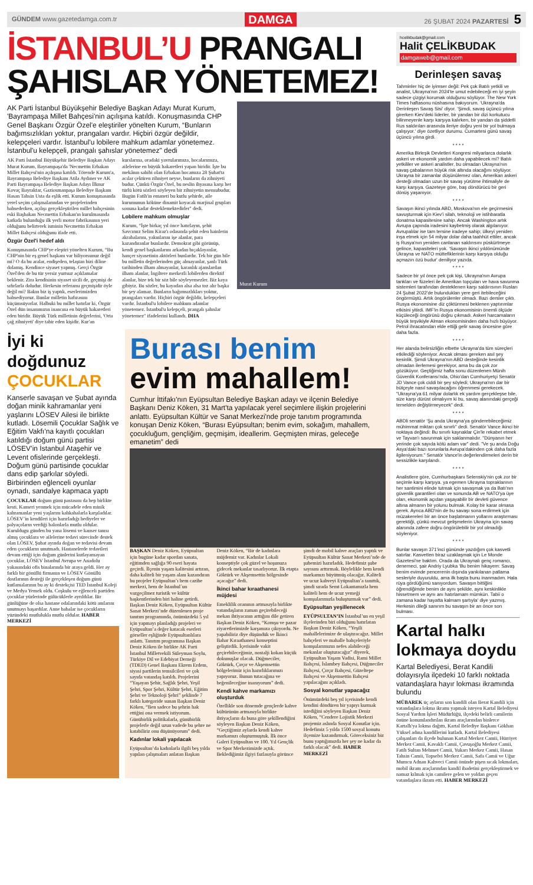GÜNDEM www.gazetedamga.com.tr DAMGA 26 ŞUBAT 2024 PAZARTESİ 5
İSTANBUL’U PRANGALI ŞAHISLAR YÖNETEMEZ!
AK Parti İstanbul Büyükşehir Belediye Başkan Adayı Murat Kurum, 'Bayrampaşa Millet Bahçesi'nin açılışına katıldı. Konuşmasında CHP Genel Başkanı Özgür Özel'e eleştiriler yönelten Kurum, “Bunların bağımsızlıkları yoktur, prangaları vardır. Hiçbiri özgür değildir, kelepçeleri vardır. İstanbul'u lobilere mahkum adamlar yönetemez. İstanbul'u kelepçeli, prangalı şahıslar yönetemez" dedi
AK Parti İstanbul Büyükşehir Belediye Başkan Adayı Murat Kurum, Bayrampaşa'da 'Necmettin Erbakan Millet Bahçesi'nin açılışına katıldı. Törende Kurum'a, Bayrampaşa Belediye Başkanı Atila Aydıner ve AK Parti Bayrampaşa Belediye Başkan Adayı İlknur Kovaç Bayraktar, Gaziosmanpaşa Belediye Başkanı Hasan Tahsin Usta da eşlik etti. Kurum konuşmasında yerel seçim çalışmalarından ve projelerinden bahsederken, açılışı gerçekleştirilen millet bahçesinin eski Başbakan Necmettin Erbakan'ın kurulmasında katkıda bulunduğu ilk yerli motor fabrikasının yeri olduğunu belirterek isminin Necmettin Erbakan Millet Bahçesi olduğunu ifade etti.
Özgür Özel'i hedef aldı
Konuşmasında CHP'ye eleştiri yönelten Kurum, “Bu CHP'nin bir eş genel başkanı var biliyorsunuz değil mi? O da bu aralar, endişeden, telaştan bizi diline dolamış. Kendince siyaset yapmış. Gerçi Özgür Özel'den de bu tür yersiz yurtsuz açıklamalar beklenir. Zira kendisinin siyaset sicili de, geçmişi de sıfırlarla doludur. Herkesin referansı geçmişidir öyle değil mi? Bakın biz iş yaptık, eserlerimizden bahsediyoruz. Bunlar milletin hafızasını küçümsüyorlar. Halbuki bu millet hatırlar ki, Özgür Özel dün insanımızın inancına en büyük hakaretleri eden biridir. Büyük Türk milletinin değerlerini, 'Orta çağ zihniyeti' diye tabir eden kişidir. Kur'an kurslarına, oradaki yavrularımıza, hocalarımıza, ailelerine en büyük hakaretleri yapan biridir. İşte bu mekânın sahibi olan Erbakan hocamıza 28 Şubat'ta acılar çektiren zihniyet neyse, bunların da zihniyeti budur. Çünkü Özgür Özel, bu neslin ihyasına karşı her türlü kötü sözleri söyleyen bir zihniyetin mensubudur. Bugün Fatih'in emaneti bu kutlu şehirde, aile kurumunun köküne dinamit koyacak marjinal grupları sonuna kadar desteklemektedirler" dedi.
Lobilere mahkum olmuşlar
Kurum, “İşte birkaç yıl önce hatırlayın, şehit Savcımız Selim Kiraz'ı odasında şehit eden hainlerin akrabalarını, yakınlarını işe alanlar, para kazandıranlar bunlardır. Demokrat gibi görünüp, kendi genel başkanlarını arkadan bıçaklayanlar, hançer siyasetinin aktörleri bunlardır. Tek bir gün bile bu milletin değerlerinden güç almayanlar, şanlı Türk tarihinden ilham almayanlar, karanlık ajanslardan ilham alanlar, İngiltere merkezli lobilerden direktif alanlar, bize tek bir söz bile söyleyemezler. Biz kaya gibiyiz. Bu sözler, bu kayadan alsa alsa toz alır başka bir şey alamaz. Bunların bağımsızlıkları yoktur, prangaları vardır. Hiçbiri özgür değildir, kelepçeleri vardır. İstanbul'u lobilere mahkum adamlar yönetemez. İstanbul'u kelepçeli, prangalı şahıslar yönetemez" ifadelerini kullandı. DHA
Murat Kurum
İyi ki doğdunuz ÇOCUKLAR
Kanserle savaşan ve Şubat ayında doğan minik kahramanlar yeni yaşlarını LÖSEV Ailesi ile birlikte kutladı. Lösemili Çocuklar Sağlık ve Eğitim Vakfı’na kayıtlı çocukları katıldığı doğum günü partisi LÖSEV’in İstanbul Ataşehir ve Levent ofislerinde gerçekleşti. Doğum günü partisinde çocuklar dans edip şarkılar söyledi. Birbirinden eğlenceli oyunlar oynadı, sandalye kapmaca yaptı
ÇOCUKLAR doğum günü pastasını da hep birlikte kesti. Kanseri yenmek için mücadele eden minik kahramanlar yeni yaşlarını kahkahalarla karşıladılar. LÖSEV’in kendileri için hazırladığı hediyeler ve palyaçoların verdiği balonlarla mutlu oldular. Kuruldugu günden bu yana lösemi ve kanser tanısı almış çocuklara ve ailelerine tedavi sürecinde destek olan LÖSEV, Şubat ayında doğan ve tedavisi devam eden çocukların unutmadı. Hastanelerde tedavileri devam ettiği için doğum günlerini kutlayamayan çocuklar, LÖSEV İstanbul Avrupa ve Anadolu yakasındaki ofis binalarında bir araya geldi. Her ay farklı bir gönüllü firmanın ve LÖSEV Gönüllü dostlarının desteği ile gerçekleşen doğum günü kutlamalarının bu ay ki destekçisi TED İstanbul Koleji ve Medya Yemek oldu. Coşkulu ve eğlenceli partiden çocuklar yüzlerinde gülücüklerle ayrıldılar. Bir günlüğüne de olsa hastane odalarındaki kötü anılarını unutmayı başardılar. Anne babalar ise çocukların yüzündeki mutlulukla mutlu oldular. HABER MERKEZİ
Burası benim
evim mahallem!
Cumhur İttifakı'nın Eyüpsultan Belediye Başkan adayı ve ilçenin Belediye Başkanı Deniz Köken, 31 Mart'ta yapılacak yerel seçimlere ilişkin projelerini anlattı. Eyüpsultan Kültür ve Sanat Merkezi'nde proje tanıtım programında konuşan Deniz Köken, “Burası Eyüpsultan; benim evim, sokağım, mahallem, çocukluğum, gençliğim, geçmişim, ideallerim. Geçmişten miras, geleceğe emanetim” dedi
BAŞKAN Deniz Köken, Eyüpsultan için bugüne kadar spordan sanata, eğitimden sağlığa 90 eseri hayata geçirdi. İlçenin yaşam kalitesini artıran, daha kaliteli bir yaşam alanı kazandıran bu projeler Eyüpsultan’ı hem cazibe merkezi, hem de İstanbul´un vazgeçilmez turistik ve kültür başkentlerinden biri haline getirdi. Başkan Deniz Köken, Eyüpsultan Kültür Sanat Merkezi’nde düzenlenen proje tanıtım programında, önümüzdeki 5 yıl için yapmayı planladığı projeleri ve Eyüpsultan’a değer katacak eserleri görseller eşliğinde Eyüpsultanlılara anlattı. Tanıtım programına Başkan Deniz Köken ile birlikte AK Parti İstanbul Milletvekili Süleyman Soylu, Türkiye Dil ve Edebiyat Derneği (TDED) Genel Başkanı Ekrem Erdem, siyasi partilerin temsilcileri ve çok sayıda vatandaş katıldı. Projelerini “Yaşayan Şehir, Sağlık Şehri, Yeşil Şehri, Spor Şehri, Kültür Şehri, Eğitim Şehri ve Teknoloji Şehri” şeklinde 7 farklı kategoride sunan Başkan Deniz Köken, “Ben sadece bu şehrin hak ettiğini ona vermek istiyorum. Günübirlik politikalarla, günübirlik projelerle değil uzun vadede bu şehre ne katabiliriz onu düşünüyorum” dedi.
Kadınlar lokali yapılacak
Eyüpsultan’da kadınlarla ilgili beş yılda yapılan çalışmaları anlatan Başkan Deniz Köken, “Bir de kadınlara müjdemiz var. Kadınlar Lokali konseptiyle çok güzel ve hoşunuza gidecek mekanlar tasarlıyoruz. İlk etapta Göktürk ve Akşemsettin bölgesinde açacağız” dedi.
İkinci bahar kıraathanesi müjdesi
Emeklilik oranının artmasıyla birlikte vatandaşların zaman geçirebileceği mekan ihtiyacının arttığını dile getiren Başkan Deniz Köken, “Komşu ve pazar ziyaretlerimizde karşımıza çıkıyordu. Ne yapabiliriz diye düşündük ve İkinci Bahar Kıraathanesi konseptini geliştirdik. İçerisinde vakit geçirebileceğimiz, nostalji kokan küçük dokunuşlar olacak. Düğmeciler, Göktürk, Çırçır ve Akşemsettin bölgelerimiz için hazırlıklarımızı yapıyoruz. Bunun tutacağına ve beğenileceğine inanıyorum” dedi.
Kendi kahve markamızı oluşturduk
Özellikle son dönemde gençlerde kahve kültürünün artmasıyla birlikte ihtiyaçların da buna göre şekillendiğini söyleyen Başkan Deniz Köken, “Geçtiğimiz aylarda kendi kahve markamızı oluşturmuştuk. İlk önce Galeri Eyüpsultan ve 100. Yıl Gençlik ve Spor Merkezimizde açtık. Beklediğimiz ilgiyi fazlasıyla görünce şimdi de mobil kahve araçları yaptık ve Eyüpsultan Kültür Sanat Merkezi’nde de şubemizi hazırladık. Hedefimiz şube sayısını arttırmak. Böylelikle hem kendi markamızı büyütmüş olacağız. Kaliteli ve ucuz kahveyi Eyüpsultan’a tanıttık, şimdi sırada Semt Lokantamızla hem kaliteli hem de ucuz yemeği komşularımızla buluşturmak var” dedi.
Eyüpsultan yeşillenecek
EYÜPSULTAN’IN İstanbul’un en yeşil ilçelerinden biri olduğunu hatırlatan Başkan Deniz Köken, “Yeşili mahallelerimize de ulaştıracağız. Millet bahçeleri ve mahalle bahçeleriyle komşularımızın nefes alabileceği mekanlar oluşturacağız” diyerek, Eyüpsultan Yaşam Vadisi, Rami Millet Bahçesi, İslambey Bahçesi, Düğmeciler Bahçesi, Çırçır Bahçesi, Güzeltepe Bahçesi ve Akşemsettin Bahçesi yapılacağını açıkladı.
Sosyal konutlar yapacağız
Önümüzdeki beş yıl içerisinde kendi kendini döndüren bir yapıyı kurmak istediğini söyleyen Başkan Deniz Köken, “Cendere Lojistik Merkezi projemiz aslında Sosyal Konutlar için. Hedefimiz 5 yılda 1500 sosyal konutu ilçemize kazandırmak. Göreceksiniz biz bunu yaptığımızda her şey ne kadar da farklı olacak” dedi. HABER MERKEZİ
hcelikbudak@gmail.com
Halit ÇELİKBUDAK
damgaweb@gmail.com
Derinleşen savaş
Tahminler hiç de iyimser değil: Pek çok Batılı yetkili ve analist, Ukrayna'nın 2024'te umut edebileceği en iyi şeyin sadece çizgiyi korumak olduğunu söylüyor. The New York Times haftasonu nüshasına bakıyorum. ‘Ukrayna'da Derinleşen Savaş Sisi‘ diyor. ‘Şimdi, savaş üçüncü yılına girerken Kiev'deki liderler, bir yandan bir dizi korkutucu bilinmeyenle karşı karşıya kalırken, bir yandan da şiddetli Rus saldırıları arasında ileriye doğru yeni bir yol bulmaya çalışıyor.‘ diye özetliyor durumu. Cumartesi günü savaş üçüncü yılına girdi.
* * * *
Amerika Birleşik Devletleri Kongresi milyarlarca dolarlık askeri ve ekonomik yardım daha yapabilecek mi? Batılı yetkililer ve askeri analistler, bu olmadan Ukrayna'nın savaş çabalarının büyük risk altında olacağını söylüyor. Ukrayna bir zamanlar düşünülemez olan, Amerikan askeri desteği olmadan uzun bir savaş yürütme ihtimaliyle de karşı karşıya. Gazeteye göre, baş döndürücü bir geri dönüş yaşanıyor.
* * * *
Savaşın ikinci yılında ABD, Moskova'nın ele geçirmesini savuşturmak için Kiev'i silah, teknoloji ve istihbaratla donatma kapasitesine sahip. Ancak Washington artık Avrupa çapında iradesini kaybetmiş olarak algılanıyor. Avrupalılar ise tam tersine iradeye sahip; ülkeyi yeniden inşa etmek için 54 milyar dolar daha taahhüt ettiler, ancak iş Rusya'nın yeniden canlanan saldırısını püskürtmeye gelince, kapasiteleri yok. ‘Savaşın ikinci yıldönümünde Ukrayna ve NATO müttefiklerinin karşı karşıya olduğu açmazın özü budur‘ deniliyor yazıda.
* * * *
Sadece bir yıl önce pek çok kişi, Ukrayna'nın Avrupa tankları ve füzeleri ile Amerikan topçuları ve hava savunma sistemleri tarafından desteklenen karşı saldırısının Rusları 24 Şubat 2022'de bulundukları yere geri itebileceğini öngörmüştü. Artık öngörülenler olmadı. Bazı dersler çıktı. Rusya ekonomisine diz çöktürmesi beklenen yaptırımlar etkisini yitirdi. IMF'in Rusya ekonomisinin önemli ölçüde küçüleceği öngörüsü doğru çıkmadı. Askeri harcamaların büyük teşvikiyle Alman ekonomisinden daha hızlı büyüyor. Petrol ihracatından elde ettiği gelir savaş öncesine göre daha fazla.
* * * *
Her alanda belirsizliğin elbette Ukrayna'da tüm süreçleri etkilediği söyleniyor. Ancak olması gereken asıl şey kesinlik. Şimdi Ukrayna'nın ABD desteğinde kesinlik olmadan ilerlemesi gerekiyor, ama bu da çok zor gözüküyor. Geçtiğimiz hafta sonu düzenlenen Münih Güvenlik Konferansı'nda, Ohio'dan Cumhuriyetçi Senatör JD Vance çok ciddi bir şey söyledi; Ukrayna'nın dar bir bütçeyle nasıl savaşılacağını öğrenmesi gerekecek. "Ukrayna'ya 61 milyar dolarlık ek yardım gerçekleşse bile, size karşı dürüst olmalıyım ki bu, savaş alanındaki gerçeği temelden değiştirmeyecek" dedi.
* * * *
ABDli senatör ‘Şu anda Ukrayna'ya gönderebileceğimiz mühimmat miktarı çok sınırlı" dedi. Senatör Vance ikinci bir noktaya değindi: Bu sınırlı kaynaklar Çin'le rekabet etmek ve Tayvan'ı savunmak için saklanmalıdır. "Dünyanın her yerinde çok sayıda kötü adam var" dedi. "Ve şu anda Doğu Asya'daki bazı sorunlarla Avrupa'dakinden çok daha fazla ilgileniyorum." Senatör Vance'in değerlendirmeleri derin bir sessizlikle karşılandı.
* * * *
Analistlere göre, Cumhurbaşkanı Selenskiy'nin çok zor bir seçimle karşı karşıya. ya egemen Ukrayna topraklarının her santimini elinde tutmak için savaşmak ya da Batı'nın güvenlik garantileri olan ve sonunda AB ve NATO'ya üye olan, ekonomik açıdan yaşayabilir bir devleti güvence altına almanın bir yolunu bulmak. Kolay bir karar olmasa gerek. Ayrıca ABD'nin de bu savaşı sona erdirmek için müzakereleri bir an önce başlatmanın yollarını araştırması gerektiği, çünkü mevcut gelişmelerin Ukrayna için savaş alanında zafere doğru öngörülebilir bir yol olmadığı söyleniyor.
* * * *
Bunlar savaşın 371’inci gününde yazdığım çok kasvetli satırlar. Kasvetten biraz uzaklaşmak için Le Monde Gazetesi'ne baktım. Orada da Ukraynalı genç romancı, denemeci, şair Andriy Lyubka ‘Bu benim hikayem: Savaş benim evimde pencerenin dışında yankılanan patlama sesleriyle duyuruldu, ama ilk başta bunu inanmadım. Hala rüya gördüğümü sanıyordum. Savaşın bittiğini öğrendiğimde benim de aynı şekilde, aynı keskinlikle hissetmem ve aynı anı hatırlamam mümkün. Tabii o zamana kadar hayatta kalmam şartıyla‘ diye yazmış. Herkesin dileği sanırım bu savaşın bir an önce son bulması.
Kartal halkı lokmaya doydu
Kartal Belediyesi, Berat Kandili dolayısıyla ilçedeki 10 farklı noktada vatandaşlara hayır lokması ikramında bulundu
MÜBAREK üç ayların son kandili olan Berat Kandili için vatandaşlara lokma ikramı yapmak isteyen Kartal Belediyesi Sosyal Yardım İşleri Müdürlüğü, ilçedeki belirli camilerin önüne konumlandırılan ikram araçlarından binlerce Kartallı'ya lokma dağıttı, Kartal Belediye Başkanı Gökhan Yüksel adına kandillerini kutladı. Kartal Belediyesi çalışanları da ilçede bulunan Kartal Merkez Camii, Hürriyet Merkez Camii, Kavaklı Camii, Çavuşoğlu Merkez Camii, Fatih Sultan Mehmet Camii, Yukarı Merkez Camii, Hasan Tahsin Camii, Topselvi Merkez Camii, Safa Camii ve Uğur Mumcu Adnan Kahveci Camii önünde pişen sıcak lokmaları, mobil ikram araçlarından kandil ibadetini gerçekleştirmek ve namaz kılmak için camilere gelen ve yoldan geçen vatandaşlara ikram etti. HABER MERKEZİ